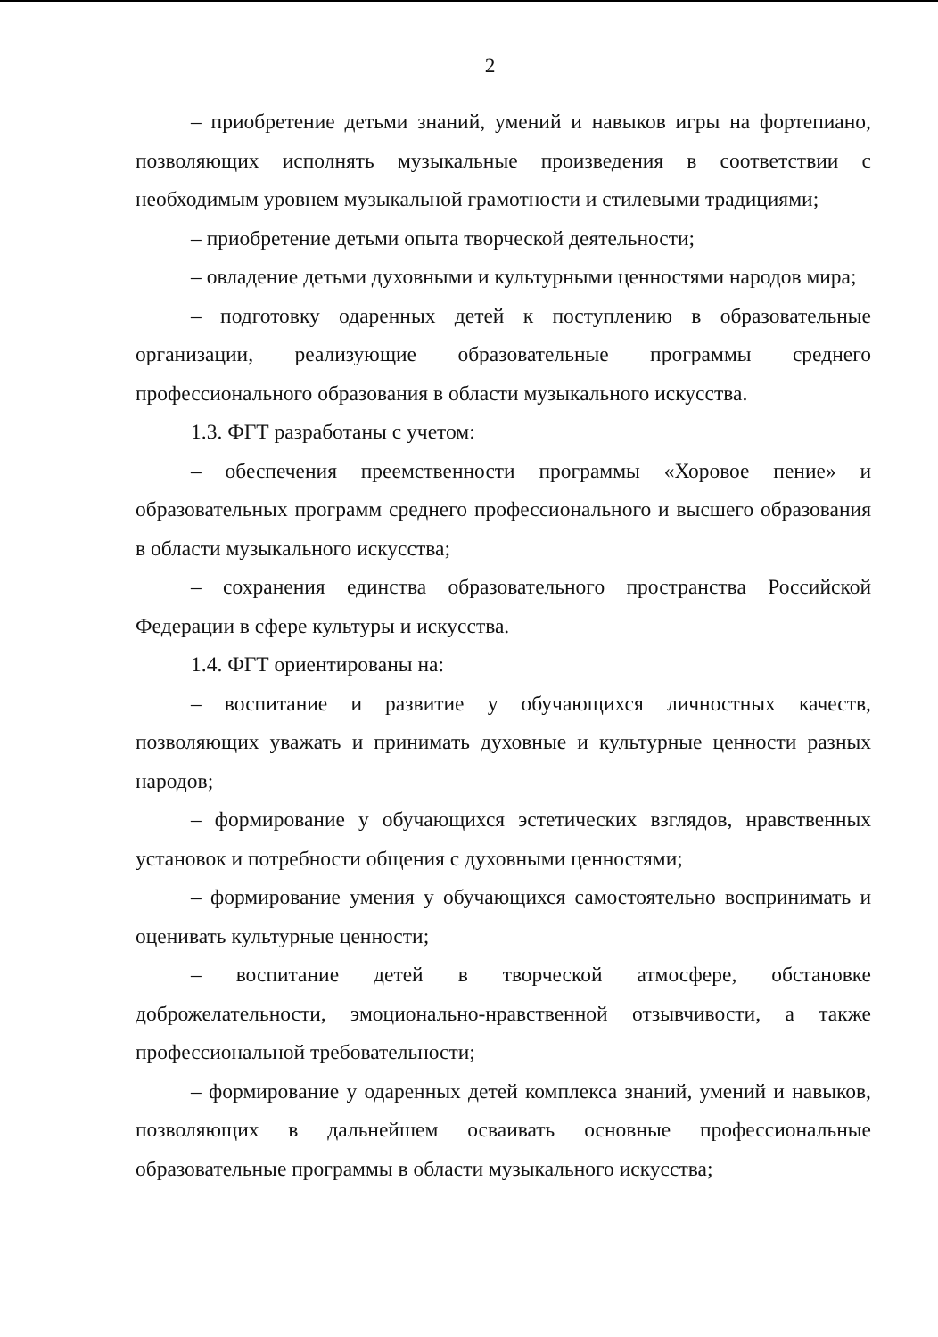2
– приобретение детьми знаний, умений и навыков игры на фортепиано, позволяющих исполнять музыкальные произведения в соответствии с необходимым уровнем музыкальной грамотности и стилевыми традициями;
– приобретение детьми опыта творческой деятельности;
– овладение детьми духовными и культурными ценностями народов мира;
– подготовку одаренных детей к поступлению в образовательные организации, реализующие образовательные программы среднего профессионального образования в области музыкального искусства.
1.3. ФГТ разработаны с учетом:
– обеспечения преемственности программы «Хоровое пение» и образовательных программ среднего профессионального и высшего образования в области музыкального искусства;
– сохранения единства образовательного пространства Российской Федерации в сфере культуры и искусства.
1.4. ФГТ ориентированы на:
– воспитание и развитие у обучающихся личностных качеств, позволяющих уважать и принимать духовные и культурные ценности разных народов;
– формирование у обучающихся эстетических взглядов, нравственных установок и потребности общения с духовными ценностями;
– формирование умения у обучающихся самостоятельно воспринимать и оценивать культурные ценности;
– воспитание детей в творческой атмосфере, обстановке доброжелательности, эмоционально-нравственной отзывчивости, а также профессиональной требовательности;
– формирование у одаренных детей комплекса знаний, умений и навыков, позволяющих в дальнейшем осваивать основные профессиональные образовательные программы в области музыкального искусства;